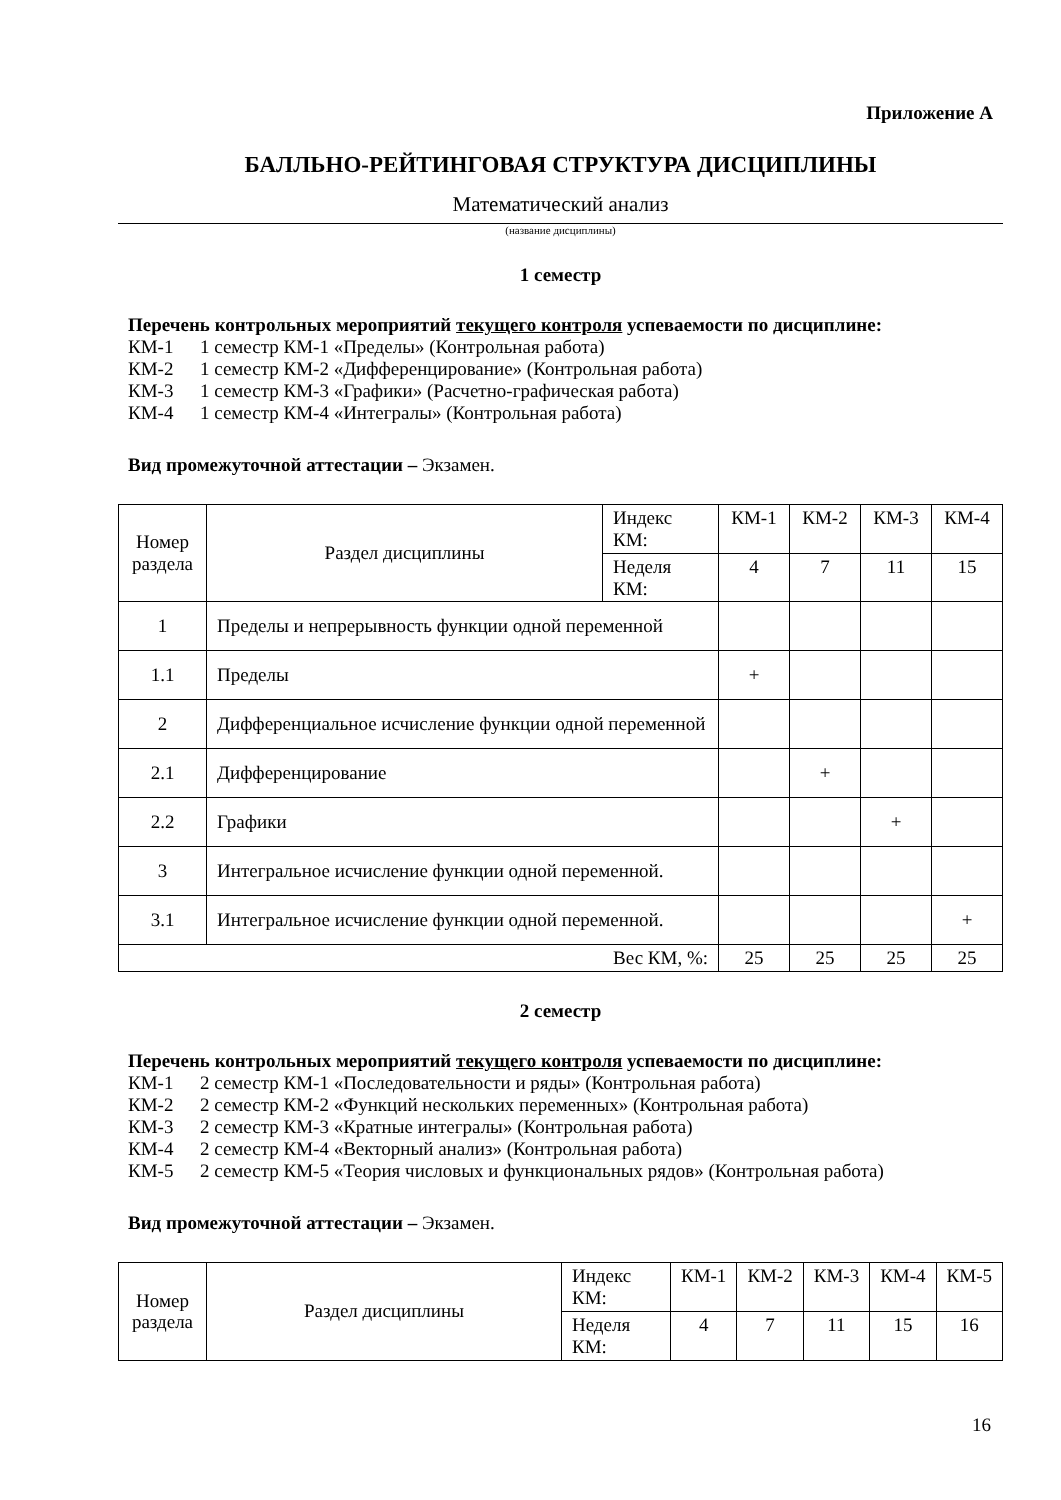Приложение А
БАЛЛЬНО-РЕЙТИНГОВАЯ СТРУКТУРА ДИСЦИПЛИНЫ
Математический анализ
(название дисциплины)
1 семестр
Перечень контрольных мероприятий текущего контроля успеваемости по дисциплине:
КМ-1 1 семестр КМ-1 «Пределы» (Контрольная работа)
КМ-2 1 семестр КМ-2 «Дифференцирование» (Контрольная работа)
КМ-3 1 семестр КМ-3 «Графики» (Расчетно-графическая работа)
КМ-4 1 семестр КМ-4 «Интегралы» (Контрольная работа)
Вид промежуточной аттестации – Экзамен.
| Номер раздела | Раздел дисциплины | Индекс КМ: | КМ-1 | КМ-2 | КМ-3 | КМ-4 |
| | | Неделя КМ: | 4 | 7 | 11 | 15 |
| 1 | Пределы и непрерывность функции одной переменной | | | | | |
| 1.1 | Пределы | | + | | | |
| 2 | Дифференциальное исчисление функции одной переменной | | | | | |
| 2.1 | Дифференцирование | | | + | | |
| 2.2 | Графики | | | | + | |
| 3 | Интегральное исчисление функции одной переменной. | | | | | |
| 3.1 | Интегральное исчисление функции одной переменной. | | | | | + |
| Вес КМ, %: | | | 25 | 25 | 25 | 25 |
2 семестр
Перечень контрольных мероприятий текущего контроля успеваемости по дисциплине:
КМ-1 2 семестр КМ-1 «Последовательности и ряды» (Контрольная работа)
КМ-2 2 семестр КМ-2 «Функций нескольких переменных» (Контрольная работа)
КМ-3 2 семестр КМ-3 «Кратные интегралы» (Контрольная работа)
КМ-4 2 семестр КМ-4 «Векторный анализ» (Контрольная работа)
КМ-5 2 семестр КМ-5 «Теория числовых и функциональных рядов» (Контрольная работа)
Вид промежуточной аттестации – Экзамен.
| Номер раздела | Раздел дисциплины | Индекс КМ: | КМ-1 | КМ-2 | КМ-3 | КМ-4 | КМ-5 |
| | | Неделя КМ: | 4 | 7 | 11 | 15 | 16 |
16